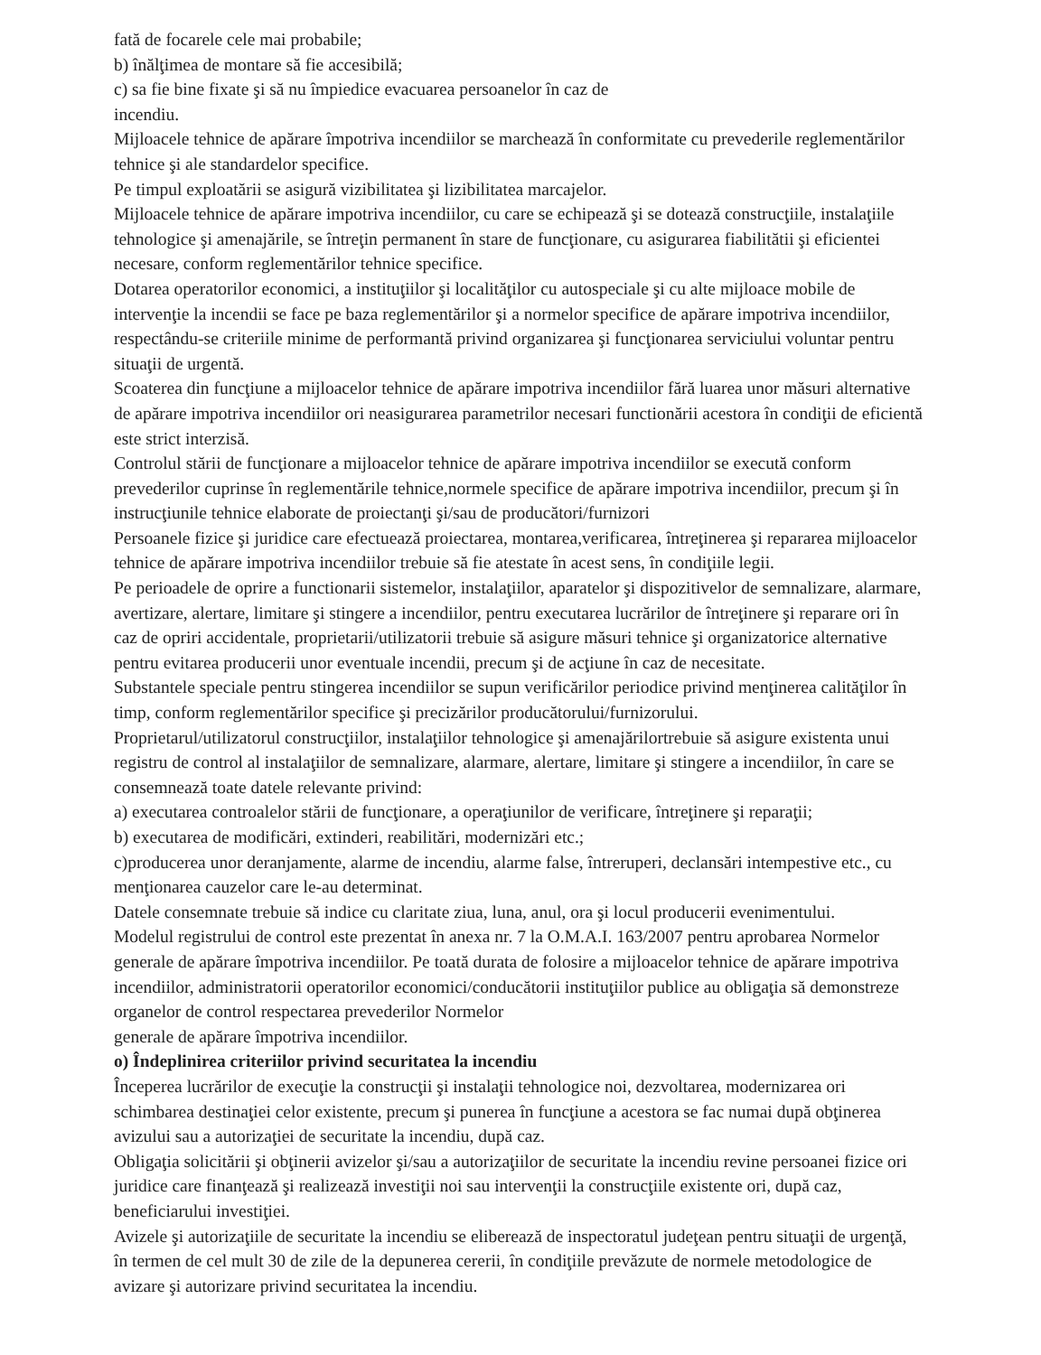fată de focarele cele mai probabile;
b) înălţimea de montare să fie accesibilă;
c) sa fie bine fixate şi să nu împiedice evacuarea persoanelor în caz de
incendiu.
Mijloacele tehnice de apărare împotriva incendiilor se marchează în conformitate cu prevederile reglementărilor tehnice şi ale standardelor specifice.
Pe timpul exploatării se asigură vizibilitatea şi lizibilitatea marcajelor.
Mijloacele tehnice de apărare impotriva incendiilor, cu care se echipează şi se dotează construcţiile, instalaţiile tehnologice şi amenajările, se întreţin permanent în stare de funcţionare, cu asigurarea fiabilitătii şi eficientei necesare, conform reglementărilor tehnice specifice.
Dotarea operatorilor economici, a instituţiilor şi localităţilor cu autospeciale şi cu alte mijloace mobile de intervenţie la incendii se face pe baza reglementărilor şi a normelor specifice de apărare impotriva incendiilor, respectându-se criteriile minime de performantă privind organizarea şi funcţionarea serviciului voluntar pentru situaţii de urgentă.
Scoaterea din funcţiune a mijloacelor tehnice de apărare impotriva incendiilor fără luarea unor măsuri alternative de apărare impotriva incendiilor ori neasigurarea parametrilor necesari functionării acestora în condiţii de eficientă este strict interzisă.
Controlul stării de funcţionare a mijloacelor tehnice de apărare impotriva incendiilor se execută conform prevederilor cuprinse în reglementările tehnice,normele specifice de apărare impotriva incendiilor, precum şi în instrucţiunile tehnice elaborate de proiectanţi şi/sau de producători/furnizori
Persoanele fizice şi juridice care efectuează proiectarea, montarea,verificarea, întreţinerea şi repararea mijloacelor tehnice de apărare impotriva incendiilor trebuie să fie atestate în acest sens, în condiţiile legii.
Pe perioadele de oprire a functionarii sistemelor, instalaţiilor, aparatelor şi dispozitivelor de semnalizare, alarmare, avertizare, alertare, limitare şi stingere a incendiilor, pentru executarea lucrărilor de întreţinere şi reparare ori în caz de opriri accidentale, proprietarii/utilizatorii trebuie să asigure măsuri tehnice şi organizatorice alternative pentru evitarea producerii unor eventuale incendii, precum şi de acţiune în caz de necesitate.
Substantele speciale pentru stingerea incendiilor se supun verificărilor periodice privind menţinerea calităţilor în timp, conform reglementărilor specifice şi precizărilor producătorului/furnizorului.
Proprietarul/utilizatorul construcţiilor, instalaţiilor tehnologice şi amenajărilortrebuie să asigure existenta unui registru de control al instalaţiilor de semnalizare, alarmare, alertare, limitare şi stingere a incendiilor, în care se consemnează toate datele relevante privind:
a) executarea controalelor stării de funcţionare, a operaţiunilor de verificare, întreţinere şi reparaţii;
b) executarea de modificări, extinderi, reabilitări, modernizări etc.;
c)producerea unor deranjamente, alarme de incendiu, alarme false, întreruperi, declansări intempestive etc., cu menţionarea cauzelor care le-au determinat.
Datele consemnate trebuie să indice cu claritate ziua, luna, anul, ora şi locul producerii evenimentului.
Modelul registrului de control este prezentat în anexa nr. 7 la O.M.A.I. 163/2007 pentru aprobarea Normelor generale de apărare împotriva incendiilor. Pe toată durata de folosire a mijloacelor tehnice de apărare impotriva incendiilor, administratorii operatorilor economici/conducătorii instituţiilor publice au obligaţia să demonstreze organelor de control respectarea prevederilor Normelor
generale de apărare împotriva incendiilor.
o) Îndeplinirea criteriilor privind securitatea la incendiu
Începerea lucrărilor de execuţie la construcţii şi instalaţii tehnologice noi, dezvoltarea, modernizarea ori schimbarea destinaţiei celor existente, precum şi punerea în funcţiune a acestora se fac numai după obţinerea avizului sau a autorizaţiei de securitate la incendiu, după caz.
Obligaţia solicitării şi obţinerii avizelor şi/sau a autorizaţiilor de securitate la incendiu revine persoanei fizice ori juridice care finanţează şi realizează investiţii noi sau intervenţii la construcţiile existente ori, după caz, beneficiarului investiţiei.
Avizele şi autorizaţiile de securitate la incendiu se eliberează de inspectoratul judeţean pentru situaţii de urgenţă, în termen de cel mult 30 de zile de la depunerea cererii, în condiţiile prevăzute de normele metodologice de avizare şi autorizare privind securitatea la incendiu.